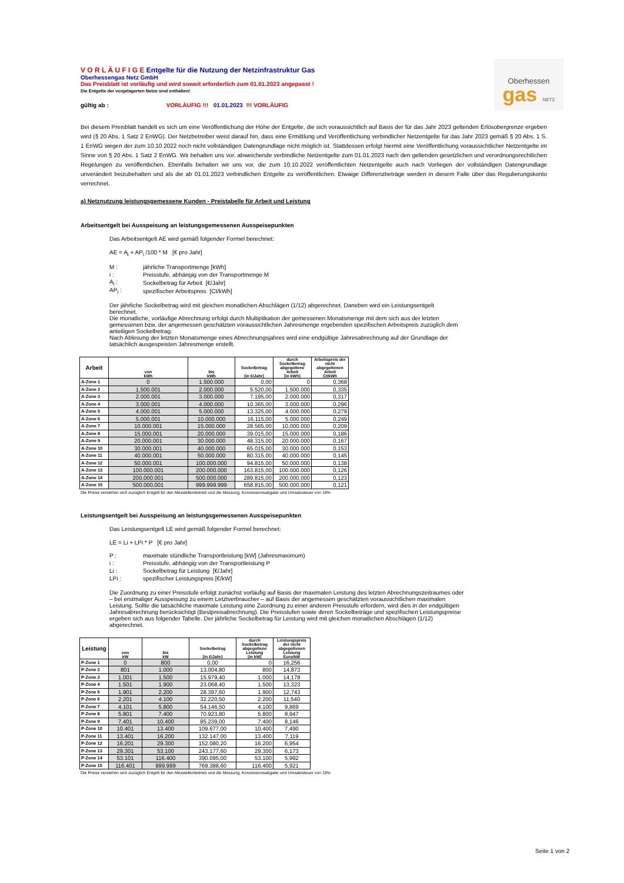Oberhessen
gas NETZ
V O R L Ä U F I G E Entgelte für die Nutzung der Netzinfrastruktur Gas
Oberhessengas Netz GmbH
Das Preisblatt ist vorläufig und wird soweit erforderlich zum 01.01.2023 angepasst !
Die Entgelte der vorgelagerten Netze sind enthalten!
gültig ab : VORLÄUFIG !!! 01.01.2023 !!! VORLÄUFIG
Bei diesem Preisblatt handelt es sich um eine Veröffentlichung der Höhe der Entgelte, die sich voraussichtlich auf Basis der für das Jahr 2023 geltenden Erlösobergrenze ergeben wird (§ 20 Abs. 1 Satz 2 EnWG). Der Netzbetreiber weist darauf hin, dass eine Ermittlung und Veröffentlichung verbindlicher Netzentgelte für das Jahr 2023 gemäß § 20 Abs. 1 S. 1 EnWG wegen der zum 10.10.2022 noch nicht vollständigen Datengrundlage nicht möglich ist. Stattdessen erfolgt hiermit eine Veröffentlichung voraussichtlicher Netzentgelte im Sinne von § 20 Abs. 1 Satz 2 EnWG. Wir behalten uns vor, abweichende verbindliche Netzentgelte zum 01.01.2023 nach den geltenden gesetzlichen und verordnungsrechtlichen Regelungen zu veröffentlichen. Ebenfalls behalten wir uns vor, die zum 10.10.2022 veröffentlichten Netzentgelte auch nach Vorliegen der vollständigen Datengrundlage unverändert beizubehalten und als die ab 01.01.2023 verbindlichen Entgelte zu veröffentlichen. Etwaige Differenzbeträge werden in diesem Falle über das Regulierungskonto verrechnet.
a) Netznutzung leistungsgemessene Kunden - Preistabelle für Arbeit und Leistung
Arbeitsentgelt bei Ausspeisung an leistungsgemessenen Ausspeisepunkten
Das Arbeitsentgelt AE wird gemäß folgender Formel berechnet:
AE = A<sub>i</sub> + AP<sub>i</sub> /100 * M [€ pro Jahr]
| M : | jährliche Transportmenge [kWh] |
| i : | Preisstufe, abhängig von der Transportmenge M |
| A<sub>i</sub> : | Sockelbetrag für Arbeit [€/Jahr] |
| AP<sub>i</sub> : | spezifischer Arbeitspreis [Ct/kWh] |
Der jährliche Sockelbetrag wird mit gleichen monatlichen Abschlägen (1/12) abgerechnet. Daneben wird ein Leistungsentgelt berechnet.
Die monatliche, vorläufige Abrechnung erfolgt durch Multiplikation der gemessenen Monatsmenge mit dem sich aus der letzten gemessenen bzw. der angemessen geschätzten voraussichtlichen Jahresmenge ergebenden spezifischen Arbeitspreis zuzüglich dem anteiligen Sockelbetrag.
Nach Ablesung der letzten Monatsmenge eines Abrechnungsjahres wird eine endgültige Jahresabrechnung auf der Grundlage der tatsächlich ausgespeisten Jahresmenge erstellt.
| Arbeit | von kWh | bis kWh | Sockelbetrag [in €/Jahr] | durch Sockelbetrag abgegoltene Arbeit [in kWh] | Arbeitspreis der nicht abgegoltenen Arbeit Ct/kWh |
| --- | --- | --- | --- | --- | --- |
| A-Zone 1 | 0 | 1.500.000 | 0,00 | 0 | 0,368 |
| A-Zone 2 | 1.500.001 | 2.000.000 | 5.520,00 | 1.500.000 | 0,335 |
| A-Zone 3 | 2.000.001 | 3.000.000 | 7.195,00 | 2.000.000 | 0,317 |
| A-Zone 4 | 3.000.001 | 4.000.000 | 10.365,00 | 3.000.000 | 0,296 |
| A-Zone 5 | 4.000.001 | 5.000.000 | 13.325,00 | 4.000.000 | 0,279 |
| A-Zone 6 | 5.000.001 | 10.000.000 | 16.115,00 | 5.000.000 | 0,249 |
| A-Zone 7 | 10.000.001 | 15.000.000 | 28.565,00 | 10.000.000 | 0,209 |
| A-Zone 8 | 15.000.001 | 20.000.000 | 39.015,00 | 15.000.000 | 0,186 |
| A-Zone 9 | 20.000.001 | 30.000.000 | 48.315,00 | 20.000.000 | 0,167 |
| A-Zone 10 | 30.000.001 | 40.000.000 | 65.015,00 | 30.000.000 | 0,153 |
| A-Zone 11 | 40.000.001 | 50.000.000 | 80.315,00 | 40.000.000 | 0,145 |
| A-Zone 12 | 50.000.001 | 100.000.000 | 94.815,00 | 50.000.000 | 0,138 |
| A-Zone 13 | 100.000.001 | 200.000.000 | 163.815,00 | 100.000.000 | 0,126 |
| A-Zone 14 | 200.000.001 | 500.000.000 | 289.815,00 | 200.000.000 | 0,123 |
| A-Zone 15 | 500.000.001 | 999.999.999 | 658.815,00 | 500.000.000 | 0,121 |
Die Preise verstehen sich zuzüglich Entgelt für den Messtellenbetrieb und die Messung, Konzessionsabgabe und Umsatzsteuer von 19%
Leistungsentgelt bei Ausspeisung an leistungsgemessenen Ausspeisepunkten
Das Leistungsentgelt LE wird gemäß folgender Formel berechnet:
LE = Li + LPi * P [€ pro Jahr]
| P : | maximale stündliche Transportleistung [kW] (Jahresmaximum) |
| i : | Preisstufe, abhängig von der Transportleistung P |
| Li : | Sockelbetrag für Leistung [€/Jahr] |
| LPi : | spezifischer Leistungspreis [€/kW] |
Die Zuordnung zu einer Preisstufe erfolgt zunächst vorläufig auf Basis der maximalen Leistung des letzten Abrechnungszeitraumes oder – bei erstmaliger Ausspeisung zu einem Letztverbraucher – auf Basis der angemessen geschätzten voraussichtlichen maximalen Leistung. Sollte die tatsächliche maximale Leistung eine Zuordnung zu einer anderen Preisstufe erfordern, wird dies in der endgültigen Jahresabrechnung berücksichtigt (Bestpreisabrechnung). Die Preisstufen sowie deren Sockelbeträge und spezifischen Leistungspreise ergeben sich aus folgender Tabelle. Der jährliche Sockelbetrag für Leistung wird mit gleichen monatlichen Abschlägen (1/12) abgerechnet.
| Leistung | von kW | bis kW | Sockelbetrag [in €/Jahr] | durch Sockelbetrag abgegoltene Leistung [in kW] | Leistungspreis der nicht abgegoltenen Leistung Euro/kW |
| --- | --- | --- | --- | --- | --- |
| P-Zone 1 | 0 | 800 | 0,00 | 0 | 16,256 |
| P-Zone 2 | 801 | 1.000 | 13.004,80 | 800 | 14,873 |
| P-Zone 3 | 1.001 | 1.500 | 15.979,40 | 1.000 | 14,178 |
| P-Zone 4 | 1.501 | 1.900 | 23.068,40 | 1.500 | 13,323 |
| P-Zone 5 | 1.901 | 2.200 | 28.397,60 | 1.900 | 12,743 |
| P-Zone 6 | 2.201 | 4.100 | 32.220,50 | 2.200 | 11,540 |
| P-Zone 7 | 4.101 | 5.800 | 54.146,50 | 4.100 | 9,869 |
| P-Zone 8 | 5.801 | 7.400 | 70.923,80 | 5.800 | 8,947 |
| P-Zone 9 | 7.401 | 10.400 | 85.239,00 | 7.400 | 8,146 |
| P-Zone 10 | 10.401 | 13.400 | 109.677,00 | 10.400 | 7,490 |
| P-Zone 11 | 13.401 | 16.200 | 132.147,00 | 13.400 | 7,119 |
| P-Zone 12 | 16.201 | 29.300 | 152.080,20 | 16.200 | 6,954 |
| P-Zone 13 | 29.301 | 53.100 | 243.177,60 | 29.300 | 6,173 |
| P-Zone 14 | 53.101 | 116.400 | 390.095,00 | 53.100 | 5,992 |
| P-Zone 15 | 116.401 | 999.999 | 769.388,60 | 116.400 | 5,921 |
Die Preise verstehen sich zuzüglich Entgelt für den Messtellenbetrieb und die Messung, Konzessionsabgabe und Umsatzsteuer von 19%
Seite 1 von 2